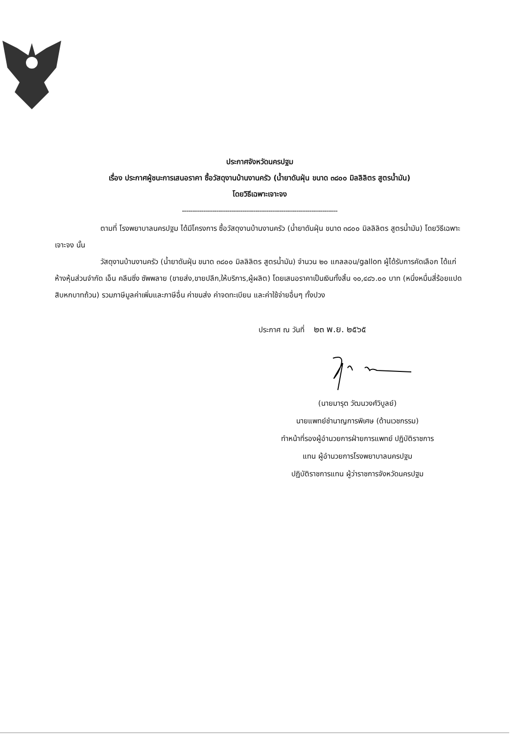ประกาศจังหวัดนครปฐม
เรื่อง ประกาศผู้ชนะการเสนอราคา ซื้อวัสดุงานบ้านงานครัว (น้ำยาดันฝุ่น ขนาด ๓๘๐๐ มิลลิลิตร สูตรน้ำมัน)
โดยวิธีเฉพาะเจาะจง
------------------------------------------------------------------------
ตามที่ โรงพยาบาลนครปฐม ได้มีโครงการ ซื้อวัสดุงานบ้านงานครัว (น้ำยาดันฝุ่น ขนาด ๓๘๐๐ มิลลิลิตร สูตรน้ำมัน) โดยวิธีเฉพาะเจาะจง นั้น
วัสดุงานบ้านงานครัว (น้ำยาดันฝุ่น ขนาด ๓๘๐๐ มิลลิลิตร สูตรน้ำมัน) จำนวน ๒๐ แกลลอน/gallon ผู้ได้รับการคัดเลือก ได้แก่ ห้างหุ้นส่วนจำกัด เอ็น คลีนซิ่ง ซัพพลาย (ขายส่ง,ขายปลีก,ให้บริการ,ผู้ผลิต) โดยเสนอราคาเป็นเงินทั้งสิ้น ๑๐,๔๘๖.๐๐ บาท (หนึ่งหมื่นสี่ร้อยแปดสิบหกบาทถ้วน) รวมภาษีมูลค่าเพิ่มและภาษีอื่น ค่าขนส่ง ค่าจดทะเบียน และค่าใช้จ่ายอื่นๆ ทั้งปวง
ประกาศ ณ วันที่ ๒๓ พ.ย. ๒๕๖๕
(นายมารุต วัฒนวงศ์วิบูลย์)
นายแพทย์ชำนาญการพิเศษ (ด้านเวชกรรม)
ทำหน้าที่รองผู้อำนวยการฝ่ายการแพทย์ ปฏิบัติราชการ
แทน ผู้อำนวยการโรงพยาบาลนครปฐม
ปฏิบัติราชการแทน ผู้ว่าราชการจังหวัดนครปฐม